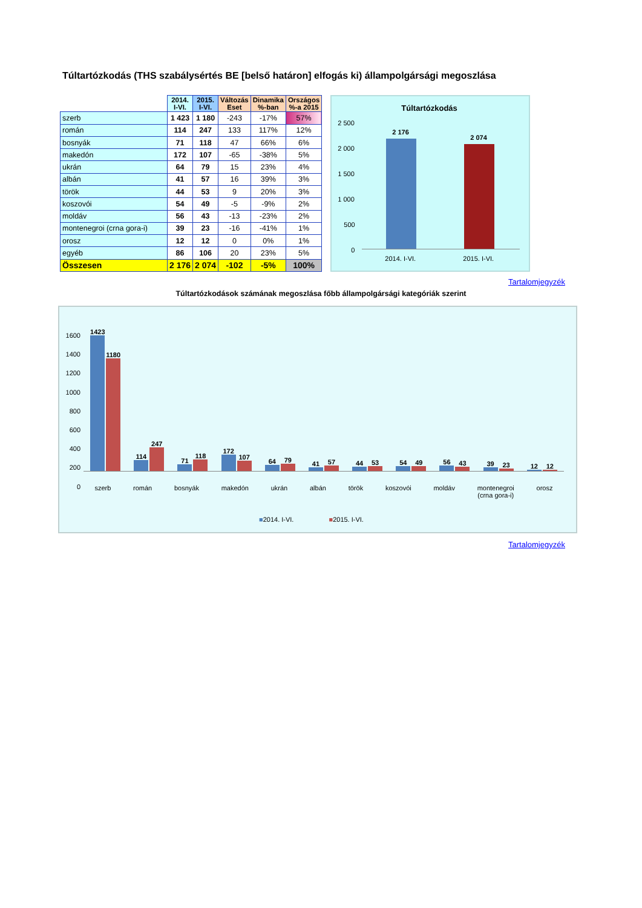Túltartózkodás (THS szabálysértés BE [belső határon] elfogás ki) állampolgársági megoszlása
| | 2014. I-VI. | 2015. I-VI. | Változás Eset | Dinamika %-ban | Országos %-a 2015 |
| --- | --- | --- | --- | --- | --- |
| szerb | 1 423 | 1 180 | -243 | -17% | 57% |
| román | 114 | 247 | 133 | 117% | 12% |
| bosnyák | 71 | 118 | 47 | 66% | 6% |
| makedón | 172 | 107 | -65 | -38% | 5% |
| ukrán | 64 | 79 | 15 | 23% | 4% |
| albán | 41 | 57 | 16 | 39% | 3% |
| török | 44 | 53 | 9 | 20% | 3% |
| koszovói | 54 | 49 | -5 | -9% | 2% |
| moldáv | 56 | 43 | -13 | -23% | 2% |
| montenegroi (crna gora-i) | 39 | 23 | -16 | -41% | 1% |
| orosz | 12 | 12 | 0 | 0% | 1% |
| egyéb | 86 | 106 | 20 | 23% | 5% |
| Összesen | 2 176 | 2 074 | -102 | -5% | 100% |
Túltartózkodás
2 500
2 000
1 500
1 000
500
0
2 176
2 074
2014. I-VI. 2015. I-VI.
Tartalomjegyzék
Túltartózkodások számának megoszlása főbb állampolgársági kategóriák szerint
1423
1180
114
247
71
118
172
107
64
79
41
57
44
53
54
49
56
43
39
23
12
12
szerb román bosnyák makedón ukrán albán török koszovói moldáv montenegroi
(crna gora-i) orosz
1600
1400
1200
1000
800
600
400
200
0
■2014. I-VI. ■2015. I-VI.
Tartalomjegyzék